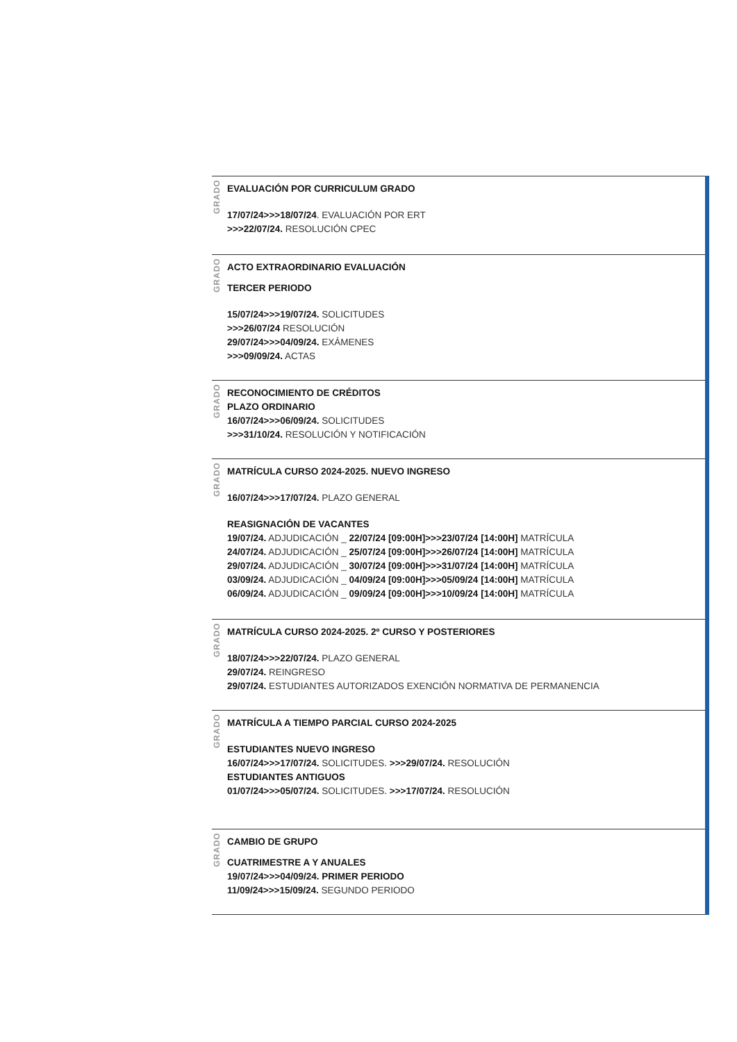GRADO
EVALUACIÓN POR CURRICULUM GRADO
17/07/24>>>18/07/24. EVALUACIÓN POR ERT
>>>22/07/24. RESOLUCIÓN CPEC
GRADO
ACTO EXTRAORDINARIO EVALUACIÓN
TERCER PERIODO
15/07/24>>>19/07/24. SOLICITUDES
>>>26/07/24 RESOLUCIÓN
29/07/24>>>04/09/24. EXÁMENES
>>>09/09/24. ACTAS
GRADO
RECONOCIMIENTO DE CRÉDITOS
PLAZO ORDINARIO
16/07/24>>>06/09/24. SOLICITUDES
>>>31/10/24. RESOLUCIÓN Y NOTIFICACIÓN
GRADO
MATRÍCULA CURSO 2024-2025. NUEVO INGRESO
16/07/24>>>17/07/24. PLAZO GENERAL
REASIGNACIÓN DE VACANTES
19/07/24. ADJUDICACIÓN _ 22/07/24 [09:00H]>>>23/07/24 [14:00H] MATRÍCULA
24/07/24. ADJUDICACIÓN _ 25/07/24 [09:00H]>>>26/07/24 [14:00H] MATRÍCULA
29/07/24. ADJUDICACIÓN _ 30/07/24 [09:00H]>>>31/07/24 [14:00H] MATRÍCULA
03/09/24. ADJUDICACIÓN _ 04/09/24 [09:00H]>>>05/09/24 [14:00H] MATRÍCULA
06/09/24. ADJUDICACIÓN _ 09/09/24 [09:00H]>>>10/09/24 [14:00H] MATRÍCULA
GRADO
MATRÍCULA CURSO 2024-2025. 2º CURSO Y POSTERIORES
18/07/24>>>22/07/24. PLAZO GENERAL
29/07/24. REINGRESO
29/07/24. ESTUDIANTES AUTORIZADOS EXENCIÓN NORMATIVA DE PERMANENCIA
GRADO
MATRÍCULA A TIEMPO PARCIAL CURSO 2024-2025
ESTUDIANTES NUEVO INGRESO
16/07/24>>>17/07/24. SOLICITUDES. >>>29/07/24. RESOLUCIÓN
ESTUDIANTES ANTIGUOS
01/07/24>>>05/07/24. SOLICITUDES. >>>17/07/24. RESOLUCIÓN
GRADO
CAMBIO DE GRUPO
CUATRIMESTRE A Y ANUALES
19/07/24>>>04/09/24. PRIMER PERIODO
11/09/24>>>15/09/24. SEGUNDO PERIODO